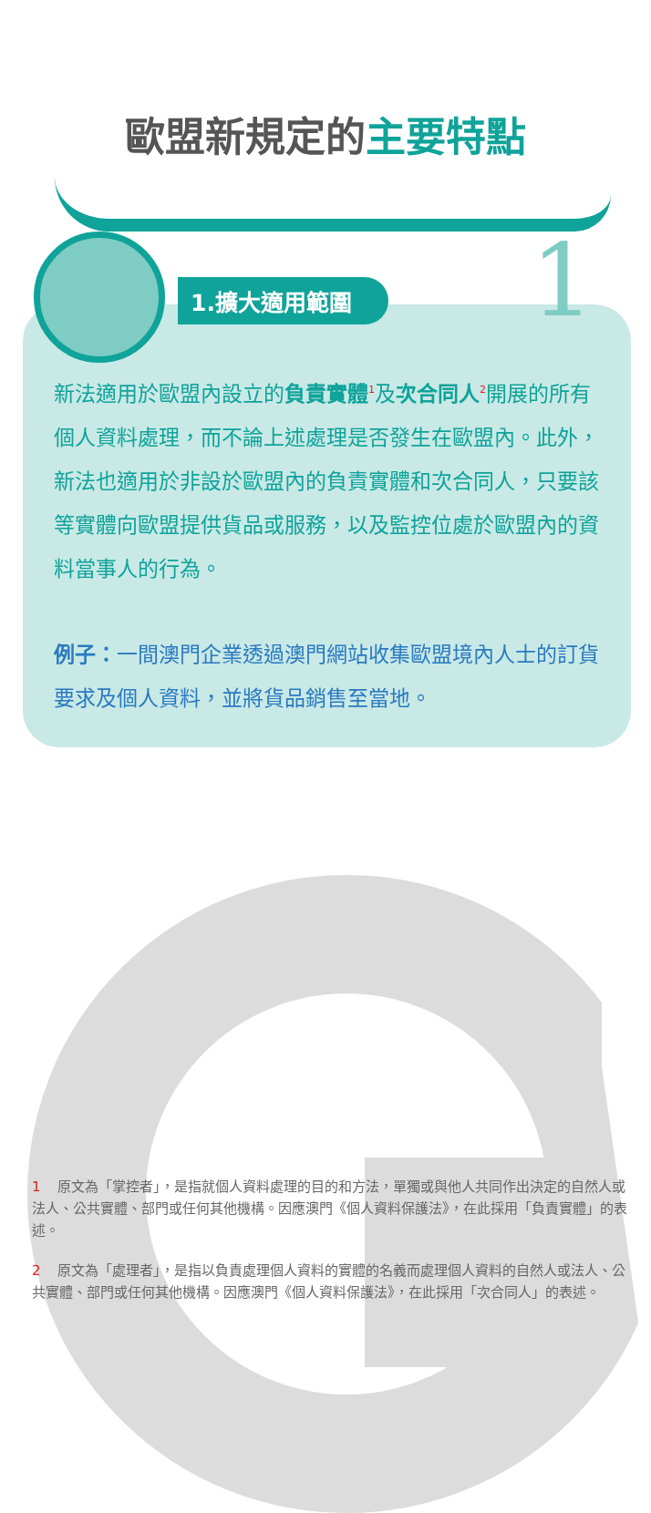歐盟新規定的主要特點
1.擴大適用範圍 1
新法適用於歐盟內設立的負責實體<sup>1</sup>及次合同人<sup>2</sup>開展的所有個人資料處理，而不論上述處理是否發生在歐盟內。此外，新法也適用於非設於歐盟內的負責實體和次合同人，只要該等實體向歐盟提供貨品或服務，以及監控位處於歐盟內的資料當事人的行為。
例子：一間澳門企業透過澳門網站收集歐盟境內人士的訂貨要求及個人資料，並將貨品銷售至當地。
1 原文為「掌控者」，是指就個人資料處理的目的和方法，單獨或與他人共同作出決定的自然人或法人、公共實體、部門或任何其他機構。因應澳門《個人資料保護法》，在此採用「負責實體」的表述。
2 原文為「處理者」，是指以負責處理個人資料的實體的名義而處理個人資料的自然人或法人、公共實體、部門或任何其他機構。因應澳門《個人資料保護法》，在此採用「次合同人」的表述。